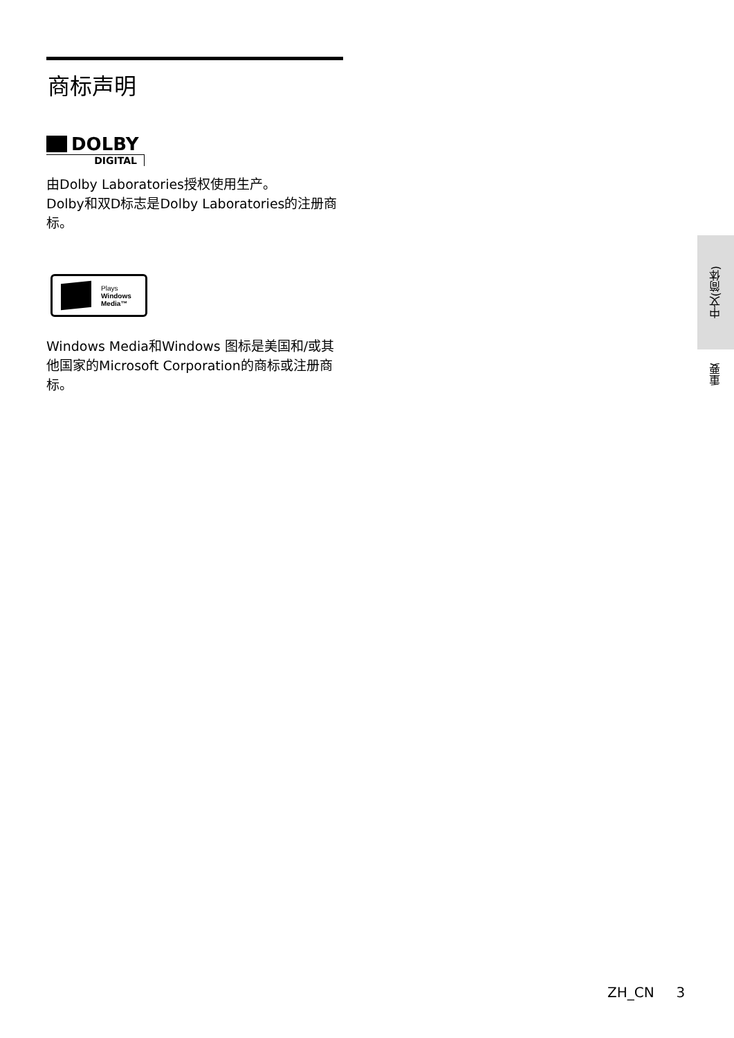商标声明
DOLBY
DIGITAL
由Dolby Laboratories授权使用生产。
Dolby和双D标志是Dolby Laboratories的注册商标。
Plays
Windows
Media™
Windows Media和Windows 图标是美国和/或其他国家的Microsoft Corporation的商标或注册商标。
中文(简体)
重要
ZH_CN 3